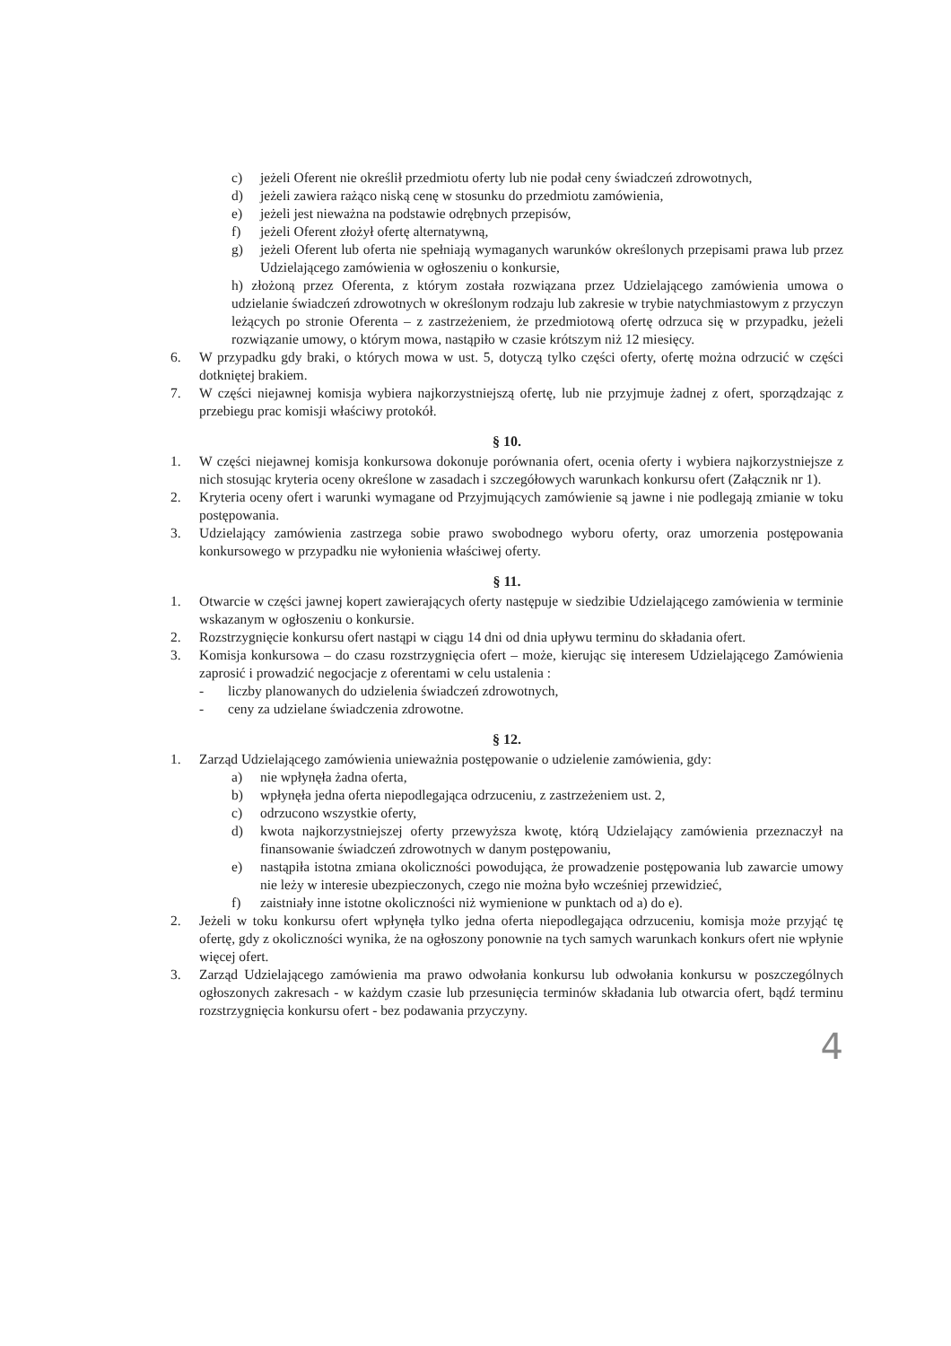c) jeżeli Oferent nie określił przedmiotu oferty lub nie podał ceny świadczeń zdrowotnych,
d) jeżeli zawiera rażąco niską cenę w stosunku do przedmiotu zamówienia,
e) jeżeli jest nieważna na podstawie odrębnych przepisów,
f) jeżeli Oferent złożył ofertę alternatywną,
g) jeżeli Oferent lub oferta nie spełniają wymaganych warunków określonych przepisami prawa lub przez Udzielającego zamówienia w ogłoszeniu o konkursie,
h) złożoną przez Oferenta, z którym została rozwiązana przez Udzielającego zamówienia umowa o udzielanie świadczeń zdrowotnych w określonym rodzaju lub zakresie w trybie natychmiastowym z przyczyn leżących po stronie Oferenta – z zastrzeżeniem, że przedmiotową ofertę odrzuca się w przypadku, jeżeli rozwiązanie umowy, o którym mowa, nastąpiło w czasie krótszym niż 12 miesięcy.
6. W przypadku gdy braki, o których mowa w ust. 5, dotyczą tylko części oferty, ofertę można odrzucić w części dotkniętej brakiem.
7. W części niejawnej komisja wybiera najkorzystniejszą ofertę, lub nie przyjmuje żadnej z ofert, sporządzając z przebiegu prac komisji właściwy protokół.
§ 10.
1. W części niejawnej komisja konkursowa dokonuje porównania ofert, ocenia oferty i wybiera najkorzystniejsze z nich stosując kryteria oceny określone w zasadach i szczegółowych warunkach konkursu ofert (Załącznik nr 1).
2. Kryteria oceny ofert i warunki wymagane od Przyjmujących zamówienie są jawne i nie podlegają zmianie w toku postępowania.
3. Udzielający zamówienia zastrzega sobie prawo swobodnego wyboru oferty, oraz umorzenia postępowania konkursowego w przypadku nie wyłonienia właściwej oferty.
§ 11.
1. Otwarcie w części jawnej kopert zawierających oferty następuje w siedzibie Udzielającego zamówienia w terminie wskazanym w ogłoszeniu o konkursie.
2. Rozstrzygnięcie konkursu ofert nastąpi w ciągu 14 dni od dnia upływu terminu do składania ofert.
3. Komisja konkursowa – do czasu rozstrzygnięcia ofert – może, kierując się interesem Udzielającego Zamówienia zaprosić i prowadzić negocjacje z oferentami w celu ustalenia :
- liczby planowanych do udzielenia świadczeń zdrowotnych,
- ceny za udzielane świadczenia zdrowotne.
§ 12.
1. Zarząd Udzielającego zamówienia unieważnia postępowanie o udzielenie zamówienia, gdy:
a) nie wpłynęła żadna oferta,
b) wpłynęła jedna oferta niepodlegająca odrzuceniu, z zastrzeżeniem ust. 2,
c) odrzucono wszystkie oferty,
d) kwota najkorzystniejszej oferty przewyższa kwotę, którą Udzielający zamówienia przeznaczył na finansowanie świadczeń zdrowotnych w danym postępowaniu,
e) nastąpiła istotna zmiana okoliczności powodująca, że prowadzenie postępowania lub zawarcie umowy nie leży w interesie ubezpieczonych, czego nie można było wcześniej przewidzieć,
f) zaistniały inne istotne okoliczności niż wymienione w punktach od a) do e).
2. Jeżeli w toku konkursu ofert wpłynęła tylko jedna oferta niepodlegająca odrzuceniu, komisja może przyjąć tę ofertę, gdy z okoliczności wynika, że na ogłoszony ponownie na tych samych warunkach konkurs ofert nie wpłynie więcej ofert.
3. Zarząd Udzielającego zamówienia ma prawo odwołania konkursu lub odwołania konkursu w poszczególnych ogłoszonych zakresach - w każdym czasie lub przesunięcia terminów składania lub otwarcia ofert, bądź terminu rozstrzygnięcia konkursu ofert - bez podawania przyczyny.
4